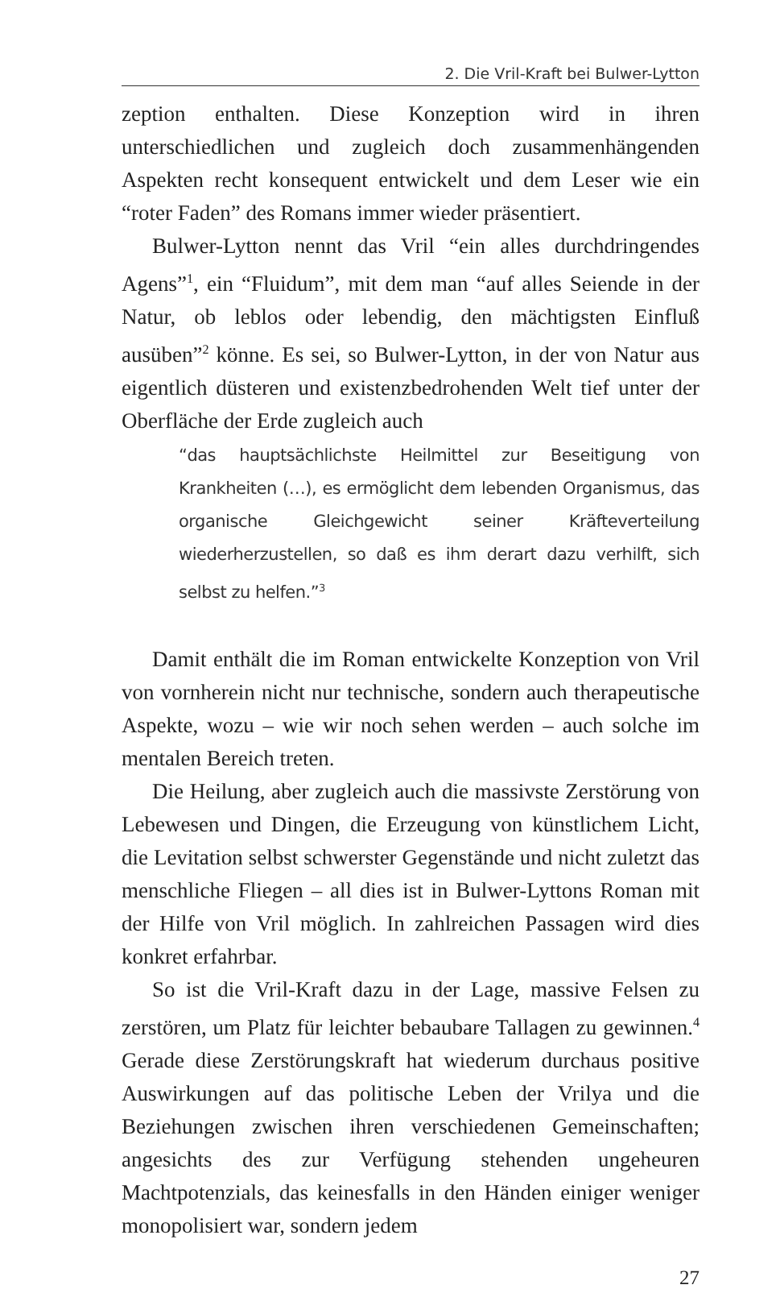2. Die Vril-Kraft bei Bulwer-Lytton
zeption enthalten. Diese Konzeption wird in ihren unterschiedlichen und zugleich doch zusammenhängenden Aspekten recht konsequent entwickelt und dem Leser wie ein “roter Faden” des Romans immer wieder präsentiert.
Bulwer-Lytton nennt das Vril “ein alles durchdringendes Agens”<sup>1</sup>, ein “Fluidum”, mit dem man “auf alles Seiende in der Natur, ob leblos oder lebendig, den mächtigsten Einfluß ausüben”<sup>2</sup> könne. Es sei, so Bulwer-Lytton, in der von Natur aus eigentlich düsteren und existenzbedrohenden Welt tief unter der Oberfläche der Erde zugleich auch
“das hauptsächlichste Heilmittel zur Beseitigung von Krankheiten (…), es ermöglicht dem lebenden Organismus, das organische Gleichgewicht seiner Kräfteverteilung wiederherzustellen, so daß es ihm derart dazu verhilft, sich selbst zu helfen.”<sup>3</sup>
Damit enthält die im Roman entwickelte Konzeption von Vril von vornherein nicht nur technische, sondern auch therapeutische Aspekte, wozu – wie wir noch sehen werden – auch solche im mentalen Bereich treten.
Die Heilung, aber zugleich auch die massivste Zerstörung von Lebewesen und Dingen, die Erzeugung von künstlichem Licht, die Levitation selbst schwerster Gegenstände und nicht zuletzt das menschliche Fliegen – all dies ist in Bulwer-Lyttons Roman mit der Hilfe von Vril möglich. In zahlreichen Passagen wird dies konkret erfahrbar.
So ist die Vril-Kraft dazu in der Lage, massive Felsen zu zerstören, um Platz für leichter bebaubare Tallagen zu gewinnen.<sup>4</sup> Gerade diese Zerstörungskraft hat wiederum durchaus positive Auswirkungen auf das politische Leben der Vrilya und die Beziehungen zwischen ihren verschiedenen Gemeinschaften; angesichts des zur Verfügung stehenden ungeheuren Machtpotenzials, das keinesfalls in den Händen einiger weniger monopolisiert war, sondern jedem
27